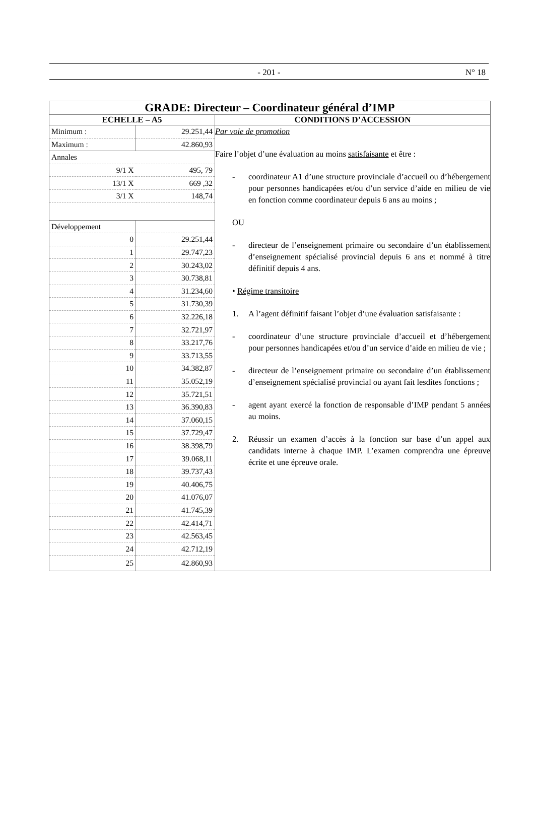- 201 - N° 18
| GRADE: Directeur – Coordinateur général d’IMP | |
| ECHELLE – A5 | CONDITIONS D’ACCESSION |
| / Minimum : / 29.251,44 / / Maximum : / 42.860,93 / / Annales / / / 9/1 X / 495, 79 / / 13/1 X / 669 ,32 / / 3/1 X / 148,74 / / Développement / / / 0 / 29.251,44 / / 1 / 29.747,23 / / 2 / 30.243,02 / / 3 / 30.738,81 / / 4 / 31.234,60 / / 5 / 31.730,39 / / 6 / 32.226,18 / / 7 / 32.721,97 / / 8 / 33.217,76 / / 9 / 33.713,55 / / 10 / 34.382,87 / / 11 / 35.052,19 / / 12 / 35.721,51 / / 13 / 36.390,83 / / 14 / 37.060,15 / / 15 / 37.729,47 / / 16 / 38.398,79 / / 17 / 39.068,11 / / 18 / 39.737,43 / / 19 / 40.406,75 / / 20 / 41.076,07 / / 21 / 41.745,39 / / 22 / 42.414,71 / / 23 / 42.563,45 / / 24 / 42.712,19 / / 25 / 42.860,93 / | Par voie de promotion Faire l’objet d’une évaluation au moins satisfaisante et être : - coordinateur A1 d’une structure provinciale d’accueil ou d’hébergement pour personnes handicapées et/ou d’un service d’aide en milieu de vie en fonction comme coordinateur depuis 6 ans au moins ; OU - directeur de l’enseignement primaire ou secondaire d’un établissement d’enseignement spécialisé provincial depuis 6 ans et nommé à titre définitif depuis 4 ans. • Régime transitoire 1. A l’agent définitif faisant l’objet d’une évaluation satisfaisante : - coordinateur d’une structure provinciale d’accueil et d’hébergement pour personnes handicapées et/ou d’un service d’aide en milieu de vie ; - directeur de l’enseignement primaire ou secondaire d’un établissement d’enseignement spécialisé provincial ou ayant fait lesdites fonctions ; - agent ayant exercé la fonction de responsable d’IMP pendant 5 années au moins. 2. Réussir un examen d’accès à la fonction sur base d’un appel aux candidats interne à chaque IMP. L’examen comprendra une épreuve écrite et une épreuve orale. |